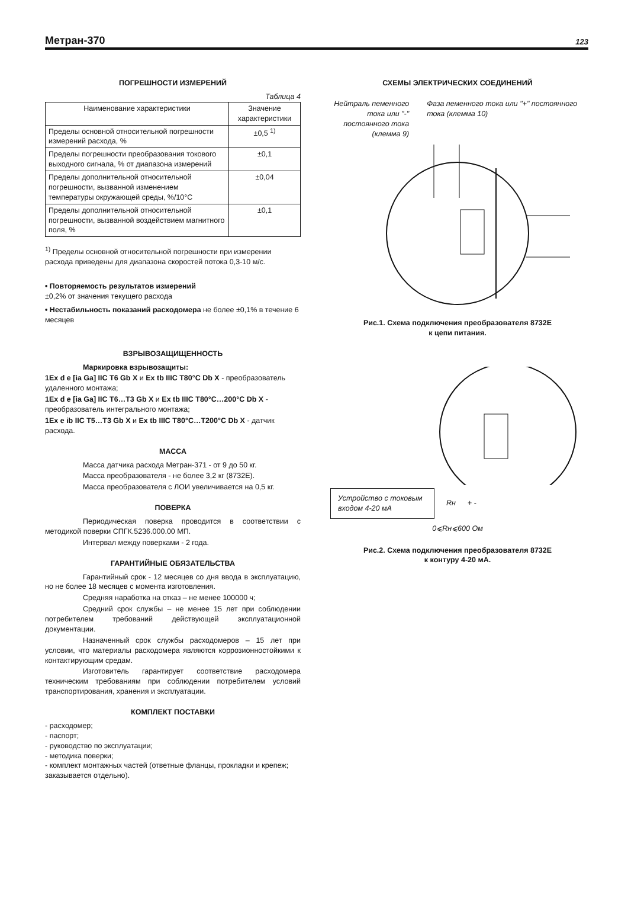Метран-370 123
ПОГРЕШНОСТИ ИЗМЕРЕНИЙ
Таблица 4
| Наименование характеристики | Значение характеристики |
| --- | --- |
| Пределы основной относительной погрешности измерений расхода, % | ±0,5 <sup>1)</sup> |
| Пределы погрешности преобразования токового выходного сигнала, % от диапазона измерений | ±0,1 |
| Пределы дополнительной относительной погрешности, вызванной изменением температуры окружающей среды, %/10°С | ±0,04 |
| Пределы дополнительной относительной погрешности, вызванной воздействием магнитного поля, % | ±0,1 |
<sup>1)</sup> Пределы основной относительной погрешности при измерении расхода приведены для диапазона скоростей потока 0,3-10 м/с.
• Повторяемость результатов измерений
±0,2% от значения текущего расхода
• Нестабильность показаний расходомера не более ±0,1% в течение 6 месяцев
ВЗРЫВОЗАЩИЩЕННОСТЬ
Маркировка взрывозащиты:
1Ex d e [ia Ga] IIC T6 Gb X и Ex tb IIIC T80°C Db X - преобразователь удаленного монтажа;
1Ex d e [ia Ga] IIC T6…T3 Gb X и Ex tb IIIC T80°C…200°C Db X - преобразователь интегрального монтажа;
1Ex e ib IIC T5…T3 Gb X и Ex tb IIIC T80°C…T200°C Db X - датчик расхода.
МАССА
Масса датчика расхода Метран-371 - от 9 до 50 кг.
Масса преобразователя - не более 3,2 кг (8732Е).
Масса преобразователя с ЛОИ увеличивается на 0,5 кг.
ПОВЕРКА
Периодическая поверка проводится в соответствии с методикой поверки СПГК.5236.000.00 МП.
Интервал между поверками - 2 года.
ГАРАНТИЙНЫЕ ОБЯЗАТЕЛЬСТВА
Гарантийный срок - 12 месяцев со дня ввода в эксплуатацию, но не более 18 месяцев с момента изготовления.
Средняя наработка на отказ – не менее 100000 ч;
Средний срок службы – не менее 15 лет при соблюдении потребителем требований действующей эксплуатационной документации.
Назначенный срок службы расходомеров – 15 лет при условии, что материалы расходомера являются коррозионностойкими к контактирующим средам.
Изготовитель гарантирует соответствие расходомера техническим требованиям при соблюдении потребителем условий транспортирования, хранения и эксплуатации.
КОМПЛЕКТ ПОСТАВКИ
- расходомер;
- паспорт;
- руководство по эксплуатации;
- методика поверки;
- комплект монтажных частей (ответные фланцы, прокладки и крепеж; заказывается отдельно).
СХЕМЫ ЭЛЕКТРИЧЕСКИХ СОЕДИНЕНИЙ
Нейтраль пеменного тока или "-" постоянного тока (клемма 9)
Фаза пеменного тока или "+" постоянного тока (клемма 10)
Рис.1. Схема подключения преобразователя 8732Е
к цепи питания.
Устройство с токовым входом 4-20 мА
Rн + -
0⩽Rн⩽600 Ом
Рис.2. Схема подключения преобразователя 8732Е
к контуру 4-20 мА.